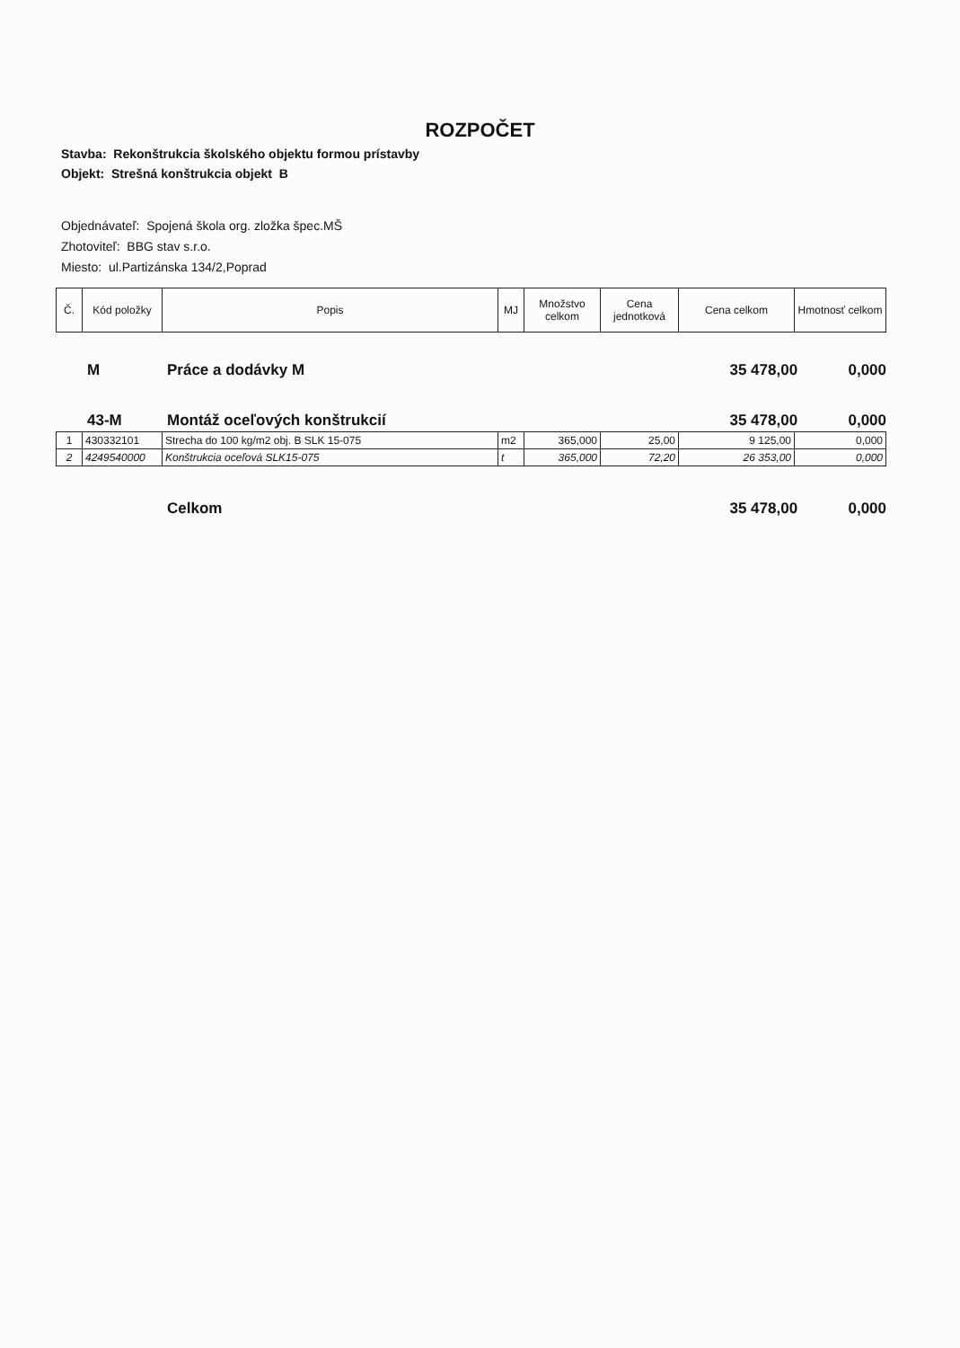ROZPOČET
Stavba: Rekonštrukcia školského objektu formou prístavby
Objekt: Strešná konštrukcia objekt B
Objednávateľ: Spojená škola org. zložka špec.MŠ
Zhotoviteľ: BBG stav s.r.o.
Miesto: ul.Partizánska 134/2,Poprad
| Č. | Kód položky | Popis | MJ | Množstvo celkom | Cena jednotková | Cena celkom | Hmotnosť celkom |
| --- | --- | --- | --- | --- | --- | --- | --- |
M Práce a dodávky M 35 478,00 0,000
43-M Montáž oceľových konštrukcií 35 478,00 0,000
| 1 | 430332101 | Strecha do 100 kg/m2 obj. B SLK 15-075 | m2 | 365,000 | 25,00 | 9 125,00 | 0,000 |
| 2 | 4249540000 | Konštrukcia oceľová SLK15-075 | t | 365,000 | 72,20 | 26 353,00 | 0,000 |
Celkom 35 478,00 0,000